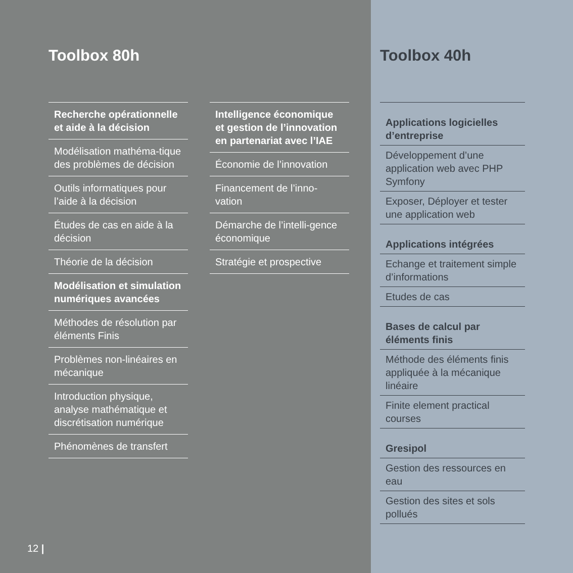Toolbox 80h
Recherche opérationnelle
et aide à la décision
Modélisation mathéma-tique des problèmes de décision
Outils informatiques pour l’aide à la décision
Études de cas en aide à la décision
Théorie de la décision
Modélisation et simulation
numériques avancées
Méthodes de résolution par éléments Finis
Problèmes non-linéaires en mécanique
Introduction physique, analyse mathématique et discrétisation numérique
Phénomènes de transfert
Intelligence économique et gestion de l’innovation en partenariat avec l’IAE
Économie de l’innovation
Financement de l’inno-vation
Démarche de l’intelli-gence économique
Stratégie et prospective
12 |
Toolbox 40h
Applications logicielles d’entreprise
Développement d’une application web avec PHP Symfony
Exposer, Déployer et tester une application web
Applications intégrées
Echange et traitement simple d’informations
Etudes de cas
Bases de calcul par éléments finis
Méthode des éléments finis appliquée à la mécanique linéaire
Finite element practical courses
Gresipol
Gestion des ressources en eau
Gestion des sites et sols pollués